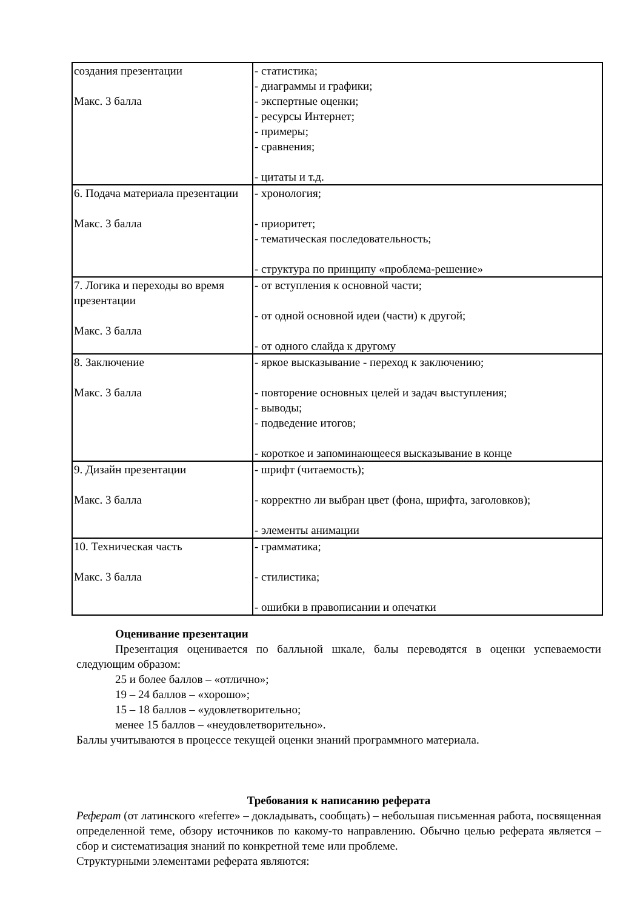| создания презентации Макс. 3 балла | - статистика; - диаграммы и графики; - экспертные оценки; - ресурсы Интернет; - примеры; - сравнения; - цитаты и т.д. |
| 6. Подача материала презентации Макс. 3 балла | - хронология; - приоритет; - тематическая последовательность; - структура по принципу «проблема-решение» |
| 7. Логика и переходы во время презентации Макс. 3 балла | - от вступления к основной части; - от одной основной идеи (части) к другой; - от одного слайда к другому |
| 8. Заключение Макс. 3 балла | - яркое высказывание - переход к заключению; - повторение основных целей и задач выступления; - выводы; - подведение итогов; - короткое и запоминающееся высказывание в конце |
| 9. Дизайн презентации Макс. 3 балла | - шрифт (читаемость); - корректно ли выбран цвет (фона, шрифта, заголовков); - элементы анимации |
| 10. Техническая часть Макс. 3 балла | - грамматика; - стилистика; - ошибки в правописании и опечатки |
Оценивание презентации
Презентация оценивается по балльной шкале, балы переводятся в оценки успеваемости следующим образом:
25 и более баллов – «отлично»;
19 – 24 баллов – «хорошо»;
15 – 18 баллов – «удовлетворительно;
менее 15 баллов – «неудовлетворительно».
Баллы учитываются в процессе текущей оценки знаний программного материала.
Требования к написанию реферата
Реферат (от латинского «referre» – докладывать, сообщать) – небольшая письменная работа, посвященная определенной теме, обзору источников по какому-то направлению. Обычно целью реферата является – сбор и систематизация знаний по конкретной теме или проблеме.
Структурными элементами реферата являются: